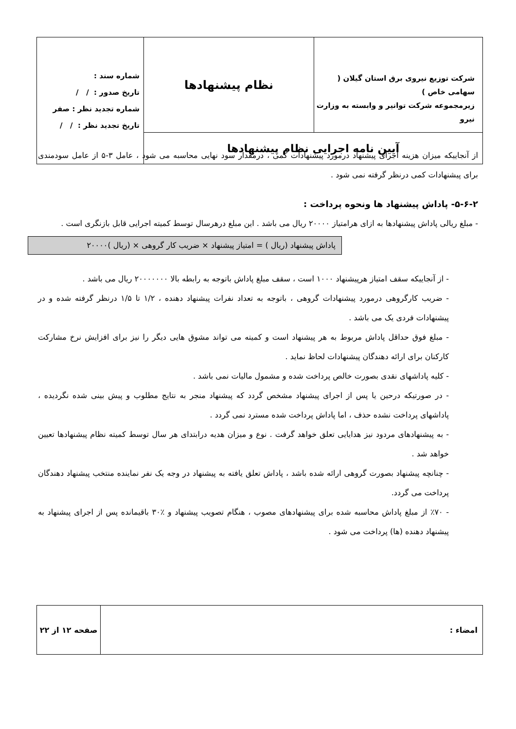| شرکت توزیع نیروی برق استان گیلان ( سهامی خاص ) زیرمجموعه شرکت توانیر و وابسته به وزارت نیرو | نظام پیشنهادها | شماره سند : تاریخ صدور : / / شماره تجدید نظر : صفر تاریخ تجدید نظر : / / |
| آیین نامه اجرایی نظام پیشنهادها | | |
از آنجاییکه میزان هزینه اجرای پیشنهاد درمورد پیشنهادات کمی ، درمقدار سود نهایی محاسبه می شود ، عامل ۳-۵ از عامل سودمندی برای پیشنهادات کمی درنظر گرفته نمی شود .
۵-۶-۲- پاداش پیشنهاد ها ونحوه پرداخت :
- مبلغ ریالی پاداش پیشنهادها به ازای هرامتیاز ۲۰۰۰۰ ریال می باشد . این مبلغ درهرسال توسط کمیته اجرایی قابل بازنگری است .
پاداش پیشنهاد (ریال ) = امتیاز پیشنهاد × ضریب کار گروهی × (ریال )۲۰۰۰۰
- از آنجاییکه سقف امتیاز هرپیشنهاد ۱۰۰۰ است ، سقف مبلغ پاداش باتوجه به رابطه بالا ۲۰۰۰۰۰۰۰ ریال می باشد .
- ضریب کارگروهی درمورد پیشنهادات گروهی ، باتوجه به تعداد نفرات پیشنهاد دهنده ، ۱/۲ تا ۱/۵ درنظر گرفته شده و در پیشنهادات فردی یک می باشد .
- مبلغ فوق حداقل پاداش مربوط به هر پیشنهاد است و کمیته می تواند مشوق هایی دیگر را نیز برای افزایش نرخ مشارکت کارکنان برای ارائه دهندگان پیشنهادات لحاظ نماید .
- کلیه پاداشهای نقدی بصورت خالص پرداخت شده و مشمول مالیات نمی باشد .
- در صورتیکه درحین یا پس از اجرای پیشنهاد مشخص گردد که پیشنهاد منجر به نتایج مطلوب و پیش بینی شده نگردیده ، پاداشهای پرداخت نشده حذف ، اما پاداش پرداخت شده مسترد نمی گردد .
- به پیشنهادهای مردود نیز هدایایی تعلق خواهد گرفت . نوع و میزان هدیه درابتدای هر سال توسط کمیته نظام پیشنهادها تعیین خواهد شد .
- چنانچه پیشنهاد بصورت گروهی ارائه شده باشد ، پاداش تعلق یافته به پیشنهاد در وجه یک نفر نماینده منتخب پیشنهاد دهندگان پرداخت می گردد.
- ٪۷۰ از مبلغ پاداش محاسبه شده برای پیشنهادهای مصوب ، هنگام تصویب پیشنهاد و ٪۳۰ باقیمانده پس از اجرای پیشنهاد به پیشنهاد دهنده (ها) پرداخت می شود .
| امضاء : | صفحه ۱۲ از ۲۲ |